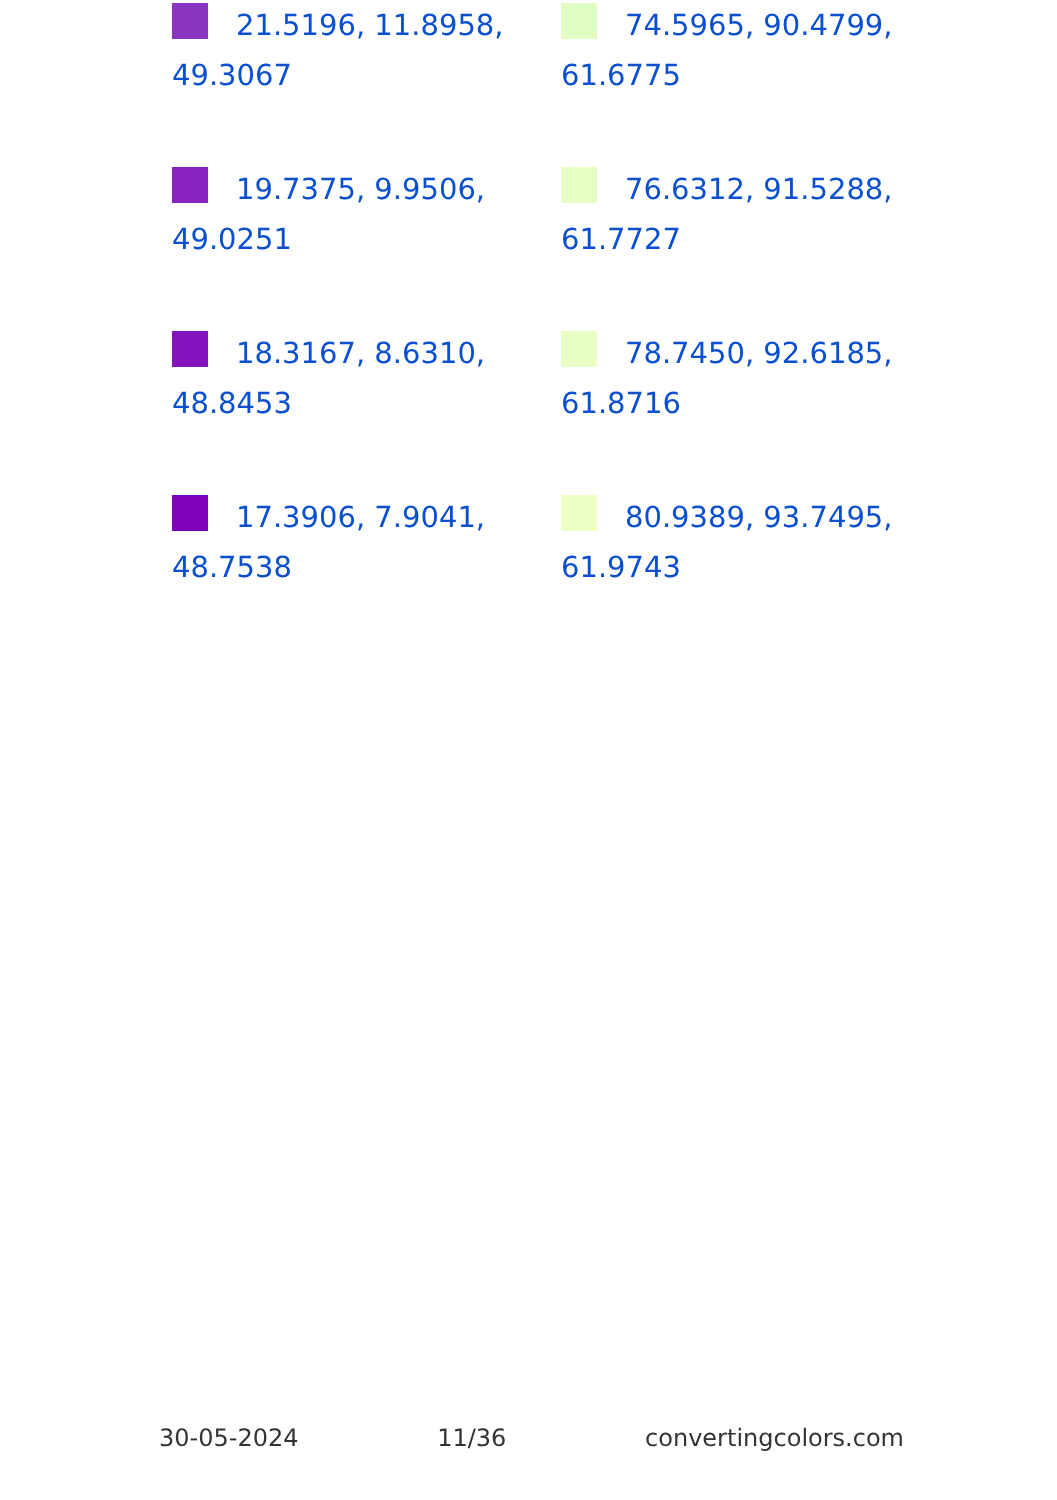21.5196, 11.8958, 49.3067
74.5965, 90.4799, 61.6775
19.7375, 9.9506, 49.0251
76.6312, 91.5288, 61.7727
18.3167, 8.6310, 48.8453
78.7450, 92.6185, 61.8716
17.3906, 7.9041, 48.7538
80.9389, 93.7495, 61.9743
30-05-2024 11/36 convertingcolors.com